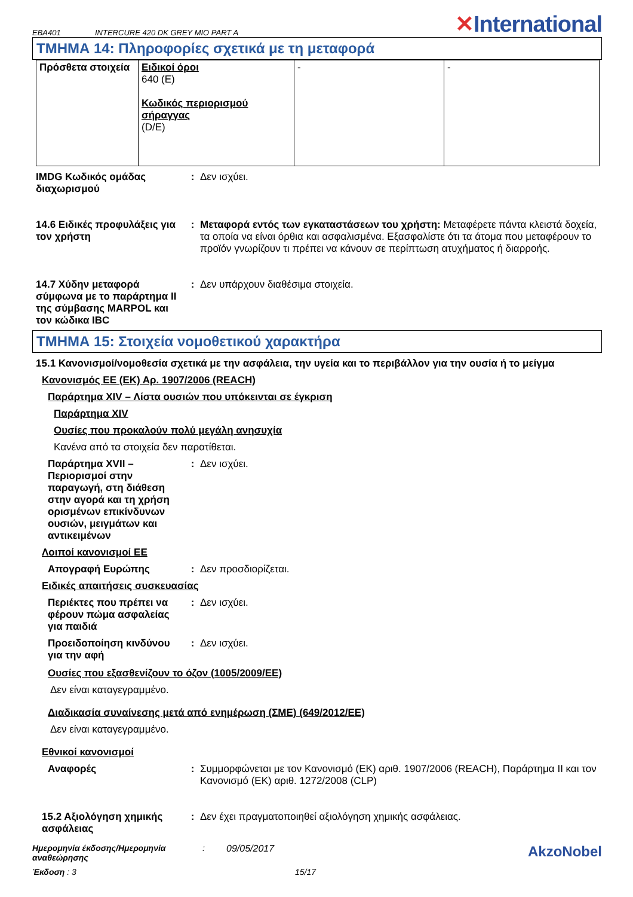EBA401 INTERCURE 420 DK GREY MIO PART A ✕International
ΤΜΗΜΑ 14: Πληροφορίες σχετικά με τη μεταφορά
| Πρόσθετα στοιχεία | Ειδικοί όροι 640 (E) Κωδικός περιορισμού σήραγγας (D/E) | - | - |
IMDG Κωδικός ομάδας διαχωρισμού
: Δεν ισχύει.
14.6 Ειδικές προφυλάξεις για τον χρήστη
: Μεταφορά εντός των εγκαταστάσεων του χρήστη: Μεταφέρετε πάντα κλειστά δοχεία, τα οποία να είναι όρθια και ασφαλισμένα. Εξασφαλίστε ότι τα άτομα που μεταφέρουν το προϊόν γνωρίζουν τι πρέπει να κάνουν σε περίπτωση ατυχήματος ή διαρροής.
14.7 Χύδην μεταφορά σύμφωνα με το παράρτημα II της σύμβασης MARPOL και τον κώδικα IBC
: Δεν υπάρχουν διαθέσιμα στοιχεία.
ΤΜΗΜΑ 15: Στοιχεία νομοθετικού χαρακτήρα
15.1 Κανονισμοί/νομοθεσία σχετικά με την ασφάλεια, την υγεία και το περιβάλλον για την ουσία ή το μείγμα
Κανονισμός ΕΕ (ΕΚ) Αρ. 1907/2006 (REACH)
Παράρτημα XIV – Λίστα ουσιών που υπόκεινται σε έγκριση
Παράρτημα XIV
Ουσίες που προκαλούν πολύ μεγάλη ανησυχία
Κανένα από τα στοιχεία δεν παρατίθεται.
Παράρτημα XVII – Περιορισμοί στην παραγωγή, στη διάθεση στην αγορά και τη χρήση ορισμένων επικίνδυνων ουσιών, μειγμάτων και αντικειμένων
: Δεν ισχύει.
Λοιποί κανονισμοί ΕΕ
Απογραφή Ευρώπης : Δεν προσδιορίζεται.
Ειδικές απαιτήσεις συσκευασίας
Περιέκτες που πρέπει να φέρουν πώμα ασφαλείας για παιδιά
: Δεν ισχύει.
Προειδοποίηση κινδύνου για την αφή
: Δεν ισχύει.
Ουσίες που εξασθενίζουν το όζον (1005/2009/ΕΕ)
Δεν είναι καταγεγραμμένο.
Διαδικασία συναίνεσης μετά από ενημέρωση (ΣΜΕ) (649/2012/ΕΕ)
Δεν είναι καταγεγραμμένο.
Εθνικοί κανονισμοί
Αναφορές : Συμμορφώνεται με τον Κανονισμό (ΕΚ) αριθ. 1907/2006 (REACH), Παράρτημα II και τον Κανονισμό (ΕΚ) αριθ. 1272/2008 (CLP)
15.2 Αξιολόγηση χημικής ασφάλειας
: Δεν έχει πραγματοποιηθεί αξιολόγηση χημικής ασφάλειας.
Ημερομηνία έκδοσης/Ημερομηνία αναθεώρησης
: 09/05/2017
AkzoNobel
Έκδοση : 3 15/17